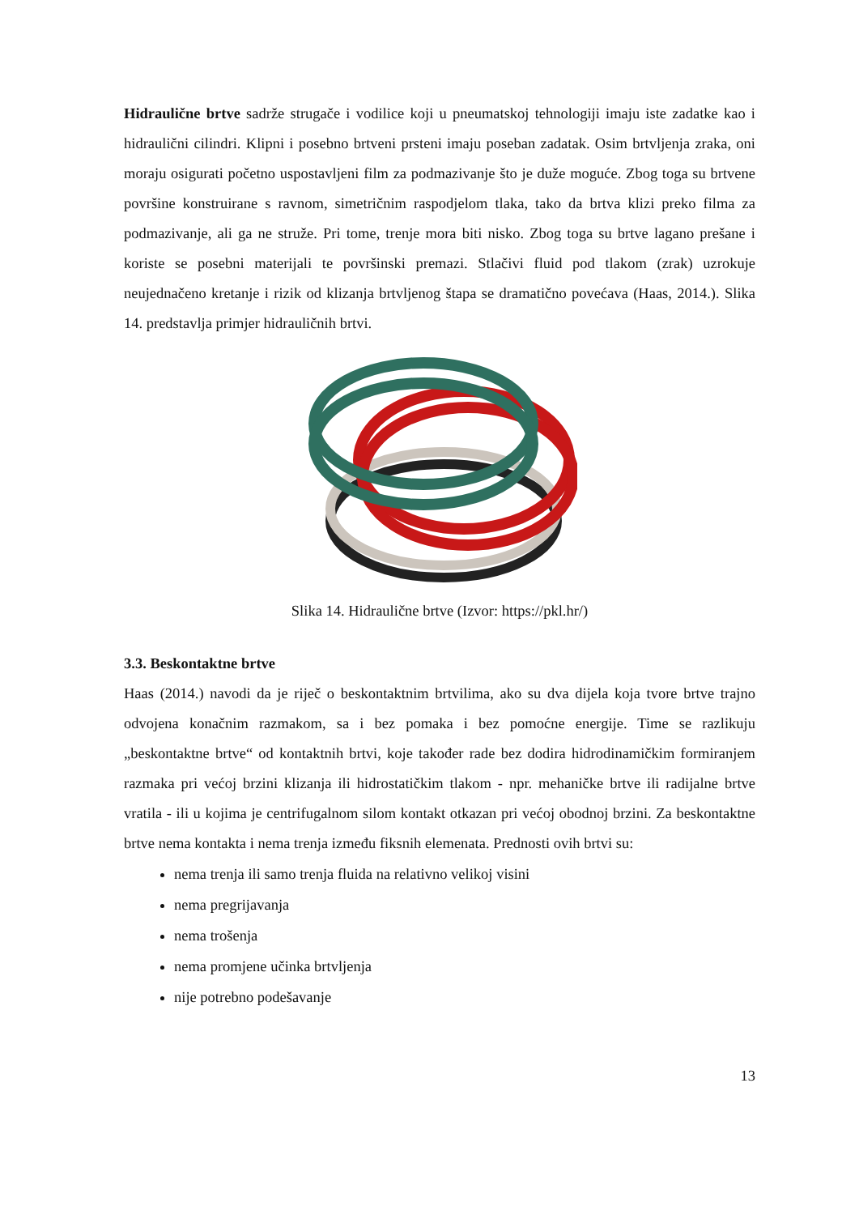Hidraulične brtve sadrže strugače i vodilice koji u pneumatskoj tehnologiji imaju iste zadatke kao i hidraulični cilindri. Klipni i posebno brtveni prsteni imaju poseban zadatak. Osim brtvljenja zraka, oni moraju osigurati početno uspostavljeni film za podmazivanje što je duže moguće. Zbog toga su brtvene površine konstruirane s ravnom, simetričnim raspodjelom tlaka, tako da brtva klizi preko filma za podmazivanje, ali ga ne struže. Pri tome, trenje mora biti nisko. Zbog toga su brtve lagano prešane i koriste se posebni materijali te površinski premazi. Stlačivi fluid pod tlakom (zrak) uzrokuje neujednačeno kretanje i rizik od klizanja brtvljenog štapa se dramatično povećava (Haas, 2014.). Slika 14. predstavlja primjer hidrauličnih brtvi.
Slika 14. Hidraulične brtve (Izvor: https://pkl.hr/)
3.3. Beskontaktne brtve
Haas (2014.) navodi da je riječ o beskontaktnim brtvilima, ako su dva dijela koja tvore brtve trajno odvojena konačnim razmakom, sa i bez pomaka i bez pomoćne energije. Time se razlikuju „beskontaktne brtve“ od kontaktnih brtvi, koje također rade bez dodira hidrodinamičkim formiranjem razmaka pri većoj brzini klizanja ili hidrostatičkim tlakom - npr. mehaničke brtve ili radijalne brtve vratila - ili u kojima je centrifugalnom silom kontakt otkazan pri većoj obodnoj brzini. Za beskontaktne brtve nema kontakta i nema trenja između fiksnih elemenata. Prednosti ovih brtvi su:
nema trenja ili samo trenja fluida na relativno velikoj visini
nema pregrijavanja
nema trošenja
nema promjene učinka brtvljenja
nije potrebno podešavanje
13